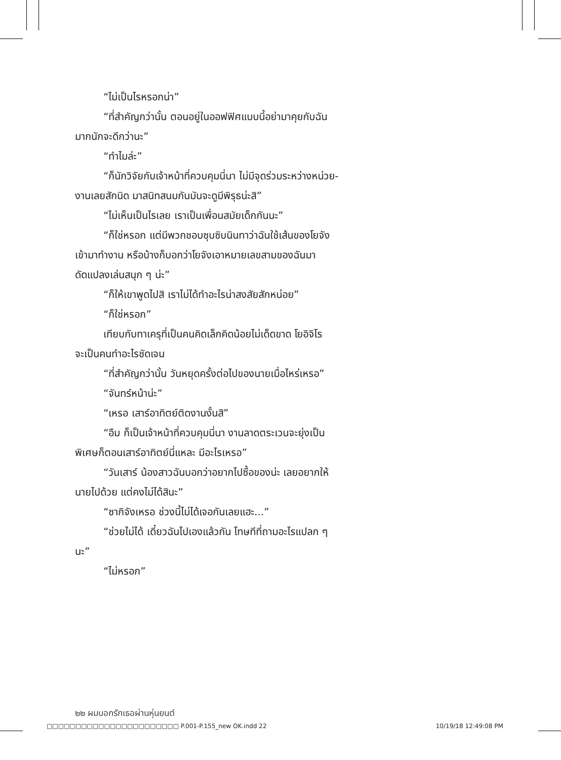“ไม่เป็นไรหรอกน่า”
“ที่สำคัญกว่านั้น ตอนอยู่ในออฟฟิศแบบนี้อย่ามาคุยกับฉัน
มากนักจะดีกว่านะ”
“ทำไมล่ะ”
“ก็นักวิจัยกับเจ้าหน้าที่ควบคุมนี่นา ไม่มีจุดร่วมระหว่างหน่วย-
งานเลยสักนิด มาสนิทสนมกันมันจะดูมีพิรุธน่ะสิ”
“ไม่เห็นเป็นไรเลย เราเป็นเพื่อนสมัยเด็กกันนะ”
“ก็ใช่หรอก แต่มีพวกชอบซุบซิบนินทาว่าฉันใช้เส้นของโยจัง
เข้ามาทำงาน หรือบ้างก็บอกว่าโยจังเอาหมายเลขสามของฉันมา
ดัดแปลงเล่นสนุก ๆ น่ะ”
“ก็ให้เขาพูดไปสิ เราไม่ได้ทำอะไรน่าสงสัยสักหน่อย”
“ก็ใช่หรอก”
เทียบกับทาเครุที่เป็นคนคิดเล็กคิดน้อยไม่เด็ดขาด โยอิจิโร
จะเป็นคนทำอะไรชัดเจน
“ที่สำคัญกว่านั้น วันหยุดครั้งต่อไปของนายเมื่อไหร่เหรอ”
“จันทร์หน้าน่ะ”
“เหรอ เสาร์อาทิตย์ติดงานงั้นสิ”
“อืม ก็เป็นเจ้าหน้าที่ควบคุมนี่นา งานลาดตระเวนจะยุ่งเป็น
พิเศษก็ตอนเสาร์อาทิตย์นี่แหละ มีอะไรเหรอ”
“วันเสาร์ น้องสาวฉันบอกว่าอยากไปซื้อของน่ะ เลยอยากให้
นายไปด้วย แต่คงไม่ได้สินะ”
“ซากิจังเหรอ ช่วงนี้ไม่ได้เจอกันเลยแฮะ...”
“ช่วยไม่ได้ เดี๋ยวฉันไปเองแล้วกัน โทษทีที่ถามอะไรแปลก ๆ
นะ”
“ไม่หรอก”
๒๒ ผมบอกรักเธอผ่านหุ่นยนต์
□□□□□□□□□□□□□□□□□□□□□□□ P.001-P.155_new OK.indd 22 10/19/18 12:49:08 PM